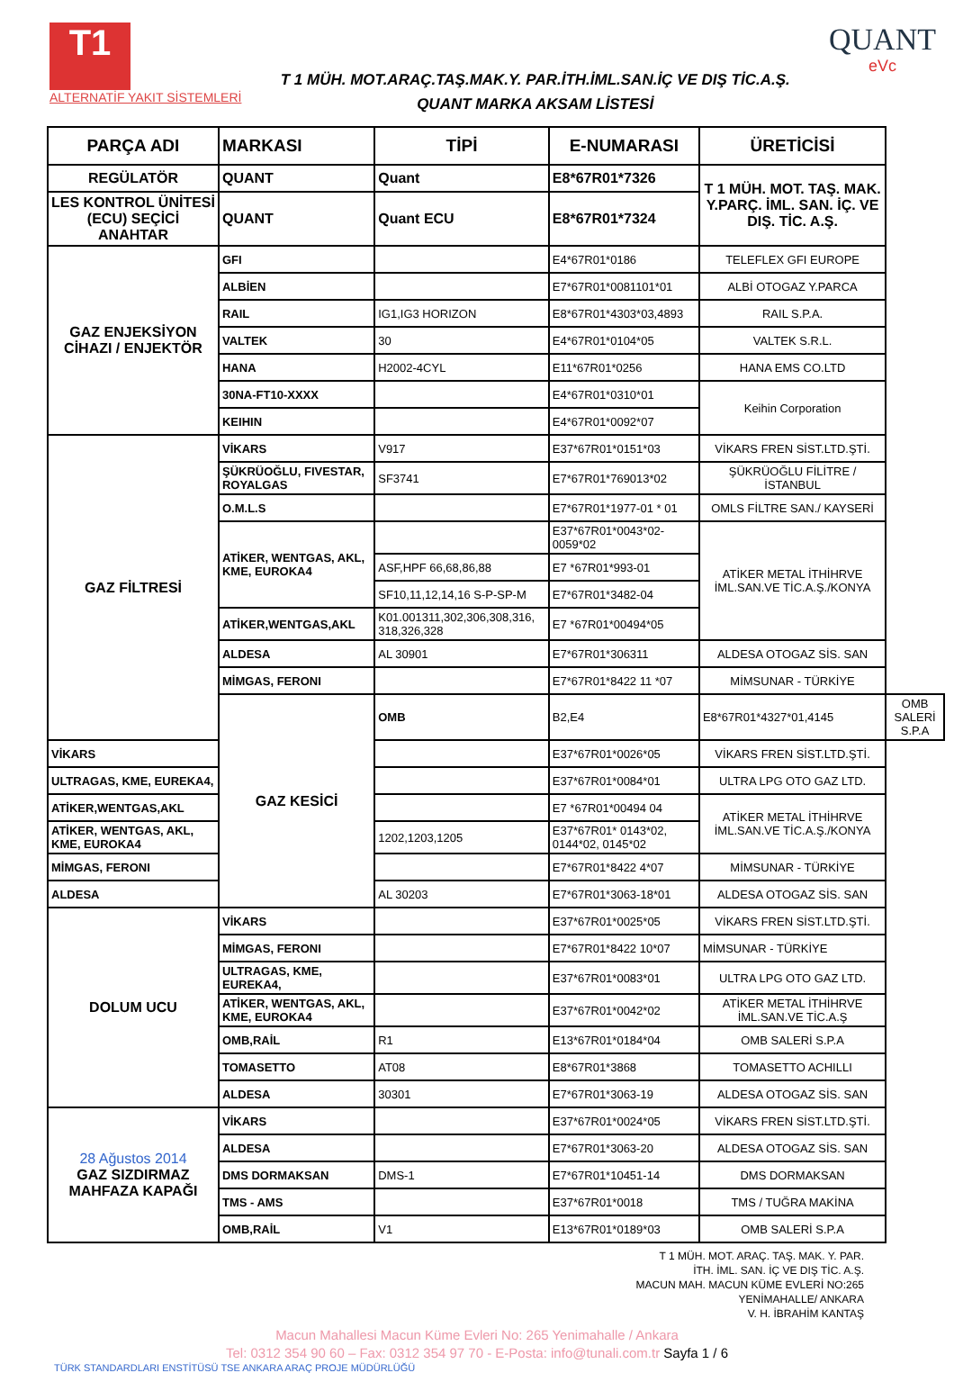T1
ALTERNATİF YAKIT SİSTEMLERİ
T 1 MÜH. MOT.ARAÇ.TAŞ.MAK.Y. PAR.İTH.İML.SAN.İÇ VE DIŞ TİC.A.Ş.
QUANT MARKA AKSAM LİSTESİ
QUANT
eVc
| PARÇA ADI | MARKASI | TİPİ | E-NUMARASI | ÜRETİCİSİ | |
| --- | --- | --- | --- | --- | --- |
| REGÜLATÖR | QUANT | Quant | E8*67R01*7326 | T 1 MÜH. MOT. TAŞ. MAK. Y.PARÇ. İML. SAN. İÇ. VE DIŞ. TİC. A.Ş. | |
| LES KONTROL ÜNİTESİ (ECU) SEÇİCİ ANAHTAR | QUANT | Quant ECU | E8*67R01*7324 | | |
| GAZ ENJEKSİYON CİHAZI / ENJEKTÖR | GFI | | E4*67R01*0186 | TELEFLEX GFI EUROPE | |
| | ALBİEN | | E7*67R01*0081101*01 | ALBİ OTOGAZ Y.PARCA | |
| | RAIL | IG1,IG3 HORIZON | E8*67R01*4303*03,4893 | RAIL S.P.A. | |
| | VALTEK | 30 | E4*67R01*0104*05 | VALTEK S.R.L. | |
| | HANA | H2002-4CYL | E11*67R01*0256 | HANA EMS CO.LTD | |
| | 30NA-FT10-XXXX | | E4*67R01*0310*01 | Keihin Corporation | |
| | KEIHIN | | E4*67R01*0092*07 | | |
| GAZ FİLTRESİ | VİKARS | V917 | E37*67R01*0151*03 | VİKARS FREN SİST.LTD.ŞTİ. | |
| | ŞÜKRÜOĞLU, FIVESTAR, ROYALGAS | SF3741 | E7*67R01*769013*02 | ŞÜKRÜOĞLU FİLİTRE / İSTANBUL | |
| | O.M.L.S | | E7*67R01*1977-01 * 01 | OMLS FİLTRE SAN./ KAYSERİ | |
| | ATİKER, WENTGAS, AKL, KME, EUROKA4 | | E37*67R01*0043*02-0059*02 | ATİKER METAL İTHİHRVE İML.SAN.VE TİC.A.Ş./KONYA | |
| | | ASF,HPF 66,68,86,88 | E7 *67R01*993-01 | | |
| | | SF10,11,12,14,16 S-P-SP-M | E7*67R01*3482-04 | | |
| | ATİKER,WENTGAS,AKL | K01.001311,302,306,308,316, 318,326,328 | E7 *67R01*00494*05 | | |
| | ALDESA | AL 30901 | E7*67R01*306311 | ALDESA OTOGAZ SİS. SAN | |
| | MİMGAS, FERONI | | E7*67R01*8422 11 *07 | MİMSUNAR - TÜRKİYE | |
| | GAZ KESİCİ | OMB | B2,E4 | E8*67R01*4327*01,4145 | OMB SALERİ S.P.A |
| VİKARS | | | E37*67R01*0026*05 | VİKARS FREN SİST.LTD.ŞTİ. | |
| ULTRAGAS, KME, EUREKA4, | | | E37*67R01*0084*01 | ULTRA LPG OTO GAZ LTD. | |
| ATİKER,WENTGAS,AKL | | | E7 *67R01*00494 04 | ATİKER METAL İTHİHRVE İML.SAN.VE TİC.A.Ş./KONYA | |
| ATİKER, WENTGAS, AKL, KME, EUROKA4 | | 1202,1203,1205 | E37*67R01* 0143*02, 0144*02, 0145*02 | | |
| MİMGAS, FERONI | | | E7*67R01*8422 4*07 | MİMSUNAR - TÜRKİYE | |
| ALDESA | | AL 30203 | E7*67R01*3063-18*01 | ALDESA OTOGAZ SİS. SAN | |
| DOLUM UCU | VİKARS | | E37*67R01*0025*05 | VİKARS FREN SİST.LTD.ŞTİ. | |
| | MİMGAS, FERONI | | E7*67R01*8422 10*07 | MİMSUNAR - TÜRKİYE | |
| | ULTRAGAS, KME, EUREKA4, | | E37*67R01*0083*01 | ULTRA LPG OTO GAZ LTD. | |
| | ATİKER, WENTGAS, AKL, KME, EUROKA4 | | E37*67R01*0042*02 | ATİKER METAL İTHİHRVE İML.SAN.VE TİC.A.Ş | |
| | OMB,RAİL | R1 | E13*67R01*0184*04 | OMB SALERİ S.P.A | |
| | TOMASETTO | AT08 | E8*67R01*3868 | TOMASETTO ACHILLI | |
| | ALDESA | 30301 | E7*67R01*3063-19 | ALDESA OTOGAZ SİS. SAN | |
| 28 Ağustos 2014 GAZ SIZDIRMAZ MAHFAZA KAPAĞI | VİKARS | | E37*67R01*0024*05 | VİKARS FREN SİST.LTD.ŞTİ. | |
| | ALDESA | | E7*67R01*3063-20 | ALDESA OTOGAZ SİS. SAN | |
| | DMS DORMAKSAN | DMS-1 | E7*67R01*10451-14 | DMS DORMAKSAN | |
| | TMS - AMS | | E37*67R01*0018 | TMS / TUĞRA MAKİNA | |
| | OMB,RAİL | V1 | E13*67R01*0189*03 | OMB SALERİ S.P.A | |
T 1 MÜH. MOT. ARAÇ. TAŞ. MAK. Y. PAR.
İTH. İML. SAN. İÇ VE DIŞ TİC. A.Ş.
MACUN MAH. MACUN KÜME EVLERİ NO:265
YENİMAHALLE/ ANKARA
V. H. İBRAHİM KANTAŞ
Macun Mahallesi Macun Küme Evleri No: 265 Yenimahalle / Ankara
Tel: 0312 354 90 60 – Fax: 0312 354 97 70 - E-Posta: info@tunali.com.tr Sayfa 1 / 6
TÜRK STANDARDLARI ENSTİTÜSÜ TSE ANKARA ARAÇ PROJE MÜDÜRLÜĞÜ